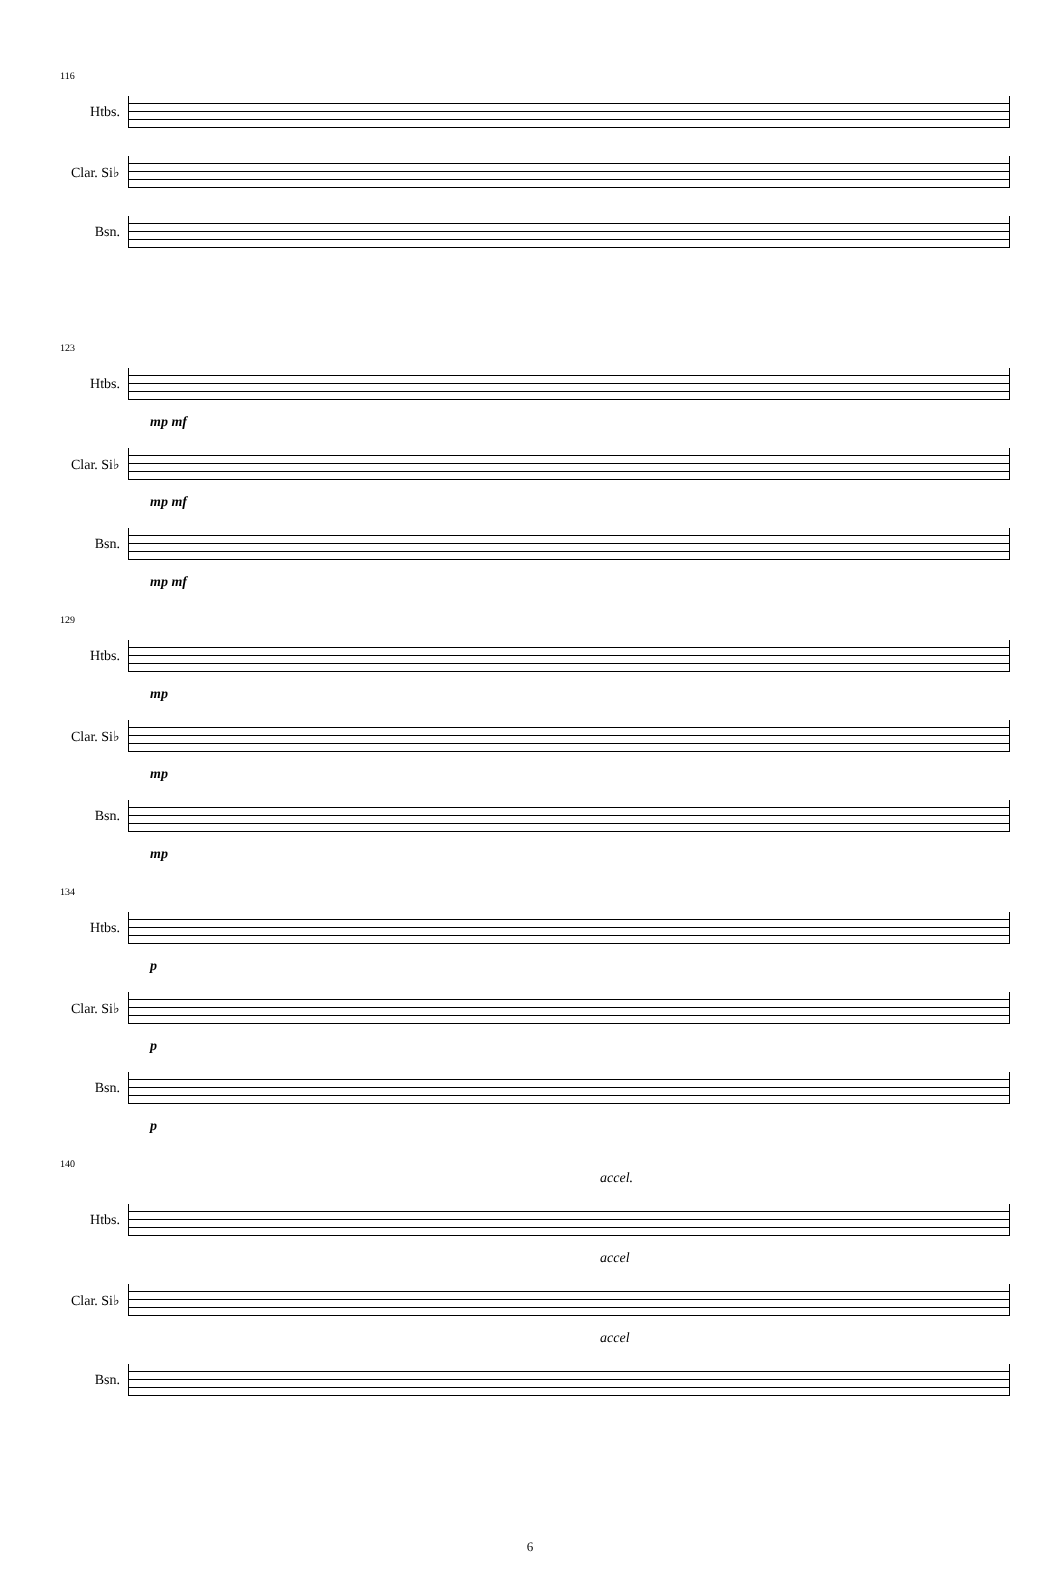116
Htbs.
Clar. Si♭
Bsn.
123
Htbs.
mp mf
Clar. Si♭
mp mf
Bsn.
mp mf
129
Htbs.
mp
Clar. Si♭
mp
Bsn.
mp
134
Htbs.
p
Clar. Si♭
p
Bsn.
p
140
accel.
Htbs.
accel
Clar. Si♭
accel
Bsn.
6